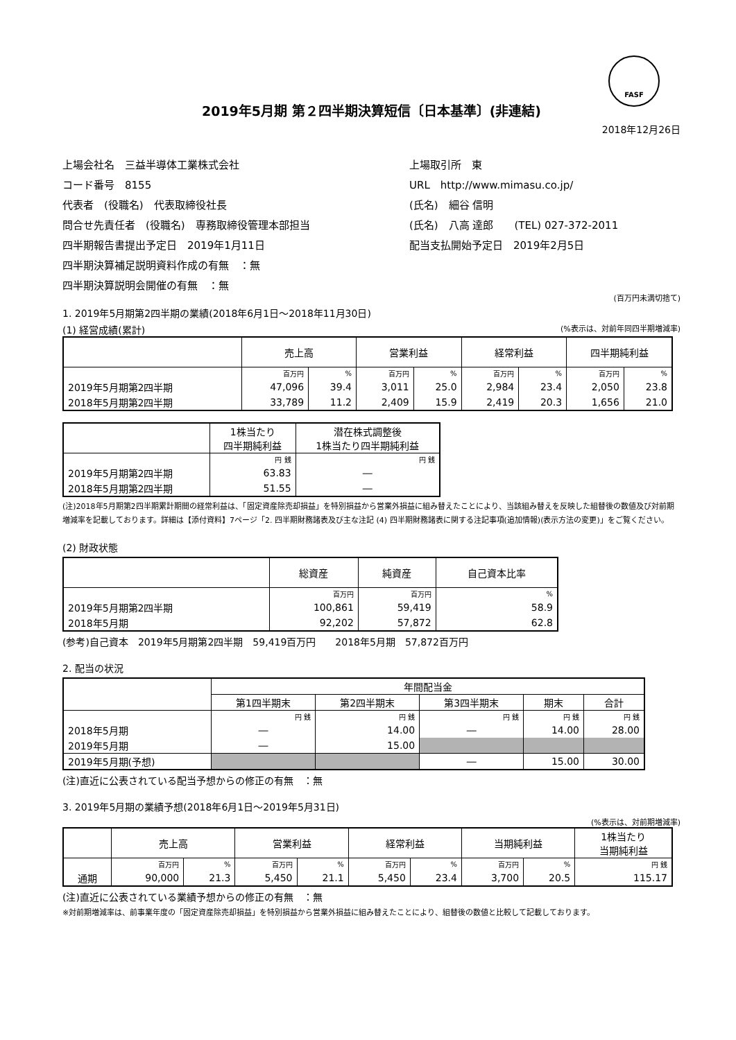FASF
2019年5月期 第２四半期決算短信〔日本基準〕(非連結)
2018年12月26日
上場会社名　三益半導体工業株式会社
上場取引所　東
コード番号　8155
URL　http://www.mimasu.co.jp/
代表者　(役職名)　代表取締役社長
(氏名)　細谷 信明
問合せ先責任者　(役職名)　専務取締役管理本部担当
(氏名)　八高 達郎　　(TEL) 027-372-2011
四半期報告書提出予定日　2019年1月11日
配当支払開始予定日　2019年2月5日
四半期決算補足説明資料作成の有無　：無
四半期決算説明会開催の有無　：無
(百万円未満切捨て)
1. 2019年5月期第2四半期の業績(2018年6月1日～2018年11月30日)
(1) 経営成績(累計) (%表示は、対前年同四半期増減率)
| | 売上高 | | 営業利益 | | 経常利益 | | 四半期純利益 | |
| --- | --- | --- | --- | --- | --- | --- | --- | --- |
| | 百万円 | % | 百万円 | % | 百万円 | % | 百万円 | % |
| 2019年5月期第2四半期 | 47,096 | 39.4 | 3,011 | 25.0 | 2,984 | 23.4 | 2,050 | 23.8 |
| 2018年5月期第2四半期 | 33,789 | 11.2 | 2,409 | 15.9 | 2,419 | 20.3 | 1,656 | 21.0 |
| | 1株当たり 四半期純利益 | 潜在株式調整後 1株当たり四半期純利益 |
| --- | --- | --- |
| | 円 銭 | 円 銭 |
| 2019年5月期第2四半期 | 63.83 | ― |
| 2018年5月期第2四半期 | 51.55 | ― |
(注)2018年5月期第2四半期累計期間の経常利益は、「固定資産除売却損益」を特別損益から営業外損益に組み替えたことにより、当該組み替えを反映した組替後の数値及び対前期増減率を記載しております。詳細は【添付資料】7ページ「2. 四半期財務諸表及び主な注記 (4) 四半期財務諸表に関する注記事項(追加情報)(表示方法の変更)」をご覧ください。
(2) 財政状態
| | 総資産 | 純資産 | 自己資本比率 |
| --- | --- | --- | --- |
| | 百万円 | 百万円 | % |
| 2019年5月期第2四半期 | 100,861 | 59,419 | 58.9 |
| 2018年5月期 | 92,202 | 57,872 | 62.8 |
(参考)自己資本　2019年5月期第2四半期　59,419百万円　　2018年5月期　57,872百万円
2. 配当の状況
| | 年間配当金 | | | | |
| --- | --- | --- | --- | --- | --- |
| | 第1四半期末 | 第2四半期末 | 第3四半期末 | 期末 | 合計 |
| | 円 銭 | 円 銭 | 円 銭 | 円 銭 | 円 銭 |
| 2018年5月期 | ― | 14.00 | ― | 14.00 | 28.00 |
| 2019年5月期 | ― | 15.00 | | | |
| 2019年5月期(予想) | | | ― | 15.00 | 30.00 |
(注)直近に公表されている配当予想からの修正の有無　：無
3. 2019年5月期の業績予想(2018年6月1日～2019年5月31日)
(%表示は、対前期増減率)
| | 売上高 | | 営業利益 | | 経常利益 | | 当期純利益 | | 1株当たり 当期純利益 |
| --- | --- | --- | --- | --- | --- | --- | --- | --- | --- |
| | 百万円 | % | 百万円 | % | 百万円 | % | 百万円 | % | 円 銭 |
| 通期 | 90,000 | 21.3 | 5,450 | 21.1 | 5,450 | 23.4 | 3,700 | 20.5 | 115.17 |
(注)直近に公表されている業績予想からの修正の有無　：無
※対前期増減率は、前事業年度の「固定資産除売却損益」を特別損益から営業外損益に組み替えたことにより、組替後の数値と比較して記載しております。